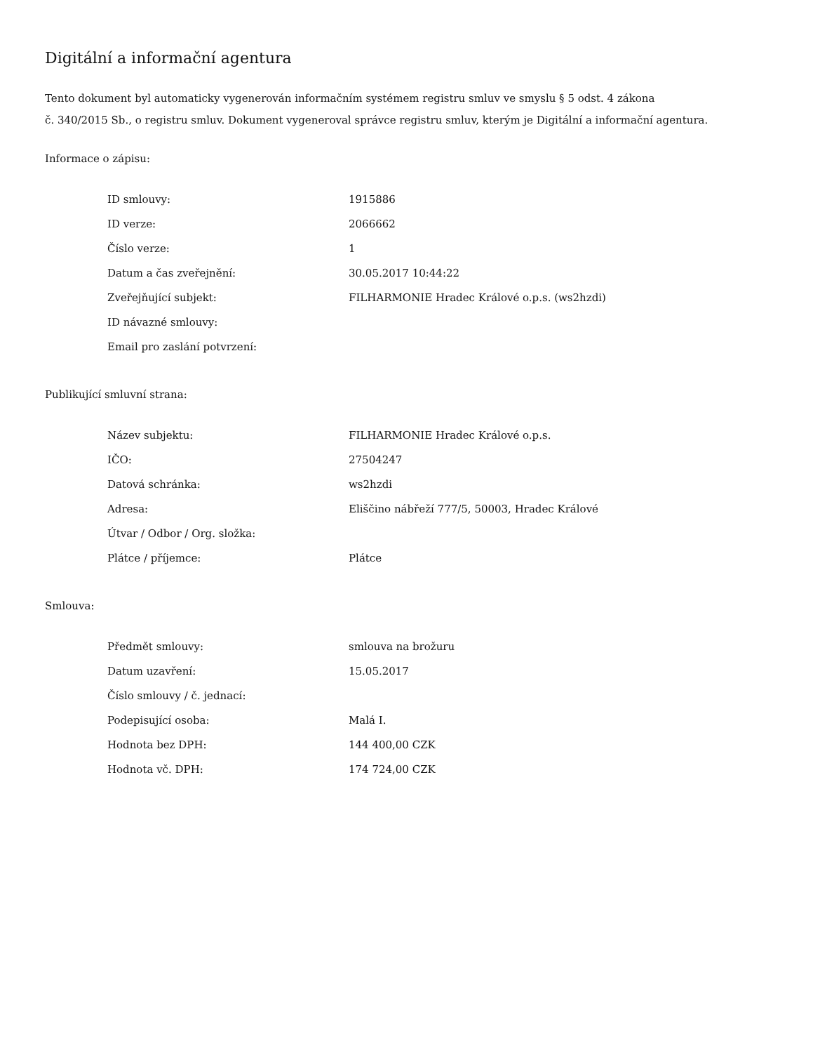Digitální a informační agentura
Tento dokument byl automaticky vygenerován informačním systémem registru smluv ve smyslu § 5 odst. 4 zákona
č. 340/2015 Sb., o registru smluv. Dokument vygeneroval správce registru smluv, kterým je Digitální a informační agentura.
Informace o zápisu:
| ID smlouvy: | 1915886 |
| ID verze: | 2066662 |
| Číslo verze: | 1 |
| Datum a čas zveřejnění: | 30.05.2017 10:44:22 |
| Zveřejňující subjekt: | FILHARMONIE Hradec Králové o.p.s. (ws2hzdi) |
| ID návazné smlouvy: | |
| Email pro zaslání potvrzení: | |
Publikující smluvní strana:
| Název subjektu: | FILHARMONIE Hradec Králové o.p.s. |
| IČO: | 27504247 |
| Datová schránka: | ws2hzdi |
| Adresa: | Eliščino nábřeží 777/5, 50003, Hradec Králové |
| Útvar / Odbor / Org. složka: | |
| Plátce / příjemce: | Plátce |
Smlouva:
| Předmět smlouvy: | smlouva na brožuru |
| Datum uzavření: | 15.05.2017 |
| Číslo smlouvy / č. jednací: | |
| Podepisující osoba: | Malá I. |
| Hodnota bez DPH: | 144 400,00 CZK |
| Hodnota vč. DPH: | 174 724,00 CZK |